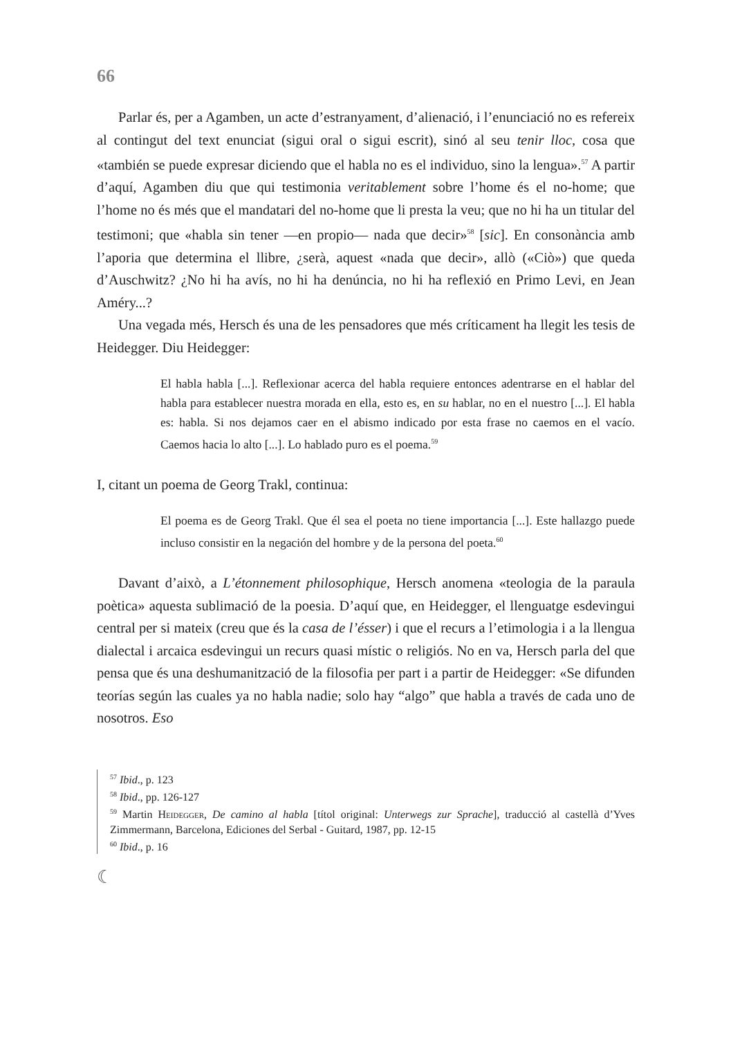66
Parlar és, per a Agamben, un acte d’estranyament, d’alienació, i l’enunciació no es refereix al contingut del text enunciat (sigui oral o sigui escrit), sinó al seu tenir lloc, cosa que «también se puede expresar diciendo que el habla no es el individuo, sino la lengua».<sup>57</sup> A partir d’aquí, Agamben diu que qui testimonia veritablement sobre l’home és el no-home; que l’home no és més que el mandatari del no-home que li presta la veu; que no hi ha un titular del testimoni; que «habla sin tener —en propio— nada que decir»<sup>58</sup> [sic]. En consonància amb l’aporia que determina el llibre, ¿serà, aquest «nada que decir», allò («Ciò») que queda d’Auschwitz? ¿No hi ha avís, no hi ha denúncia, no hi ha reflexió en Primo Levi, en Jean Améry...?
Una vegada més, Hersch és una de les pensadores que més críticament ha llegit les tesis de Heidegger. Diu Heidegger:
El habla habla [...]. Reflexionar acerca del habla requiere entonces adentrarse en el hablar del habla para establecer nuestra morada en ella, esto es, en su hablar, no en el nuestro [...]. El habla es: habla. Si nos dejamos caer en el abismo indicado por esta frase no caemos en el vacío. Caemos hacia lo alto [...]. Lo hablado puro es el poema.<sup>59</sup>
I, citant un poema de Georg Trakl, continua:
El poema es de Georg Trakl. Que él sea el poeta no tiene importancia [...]. Este hallazgo puede incluso consistir en la negación del hombre y de la persona del poeta.<sup>60</sup>
Davant d’això, a L’étonnement philosophique, Hersch anomena «teologia de la paraula poètica» aquesta sublimació de la poesia. D’aquí que, en Heidegger, el llenguatge esdevingui central per si mateix (creu que és la casa de l’ésser) i que el recurs a l’etimologia i a la llengua dialectal i arcaica esdevingui un recurs quasi místic o religiós. No en va, Hersch parla del que pensa que és una deshumanització de la filosofia per part i a partir de Heidegger: «Se difunden teorías según las cuales ya no habla nadie; solo hay “algo” que habla a través de cada uno de nosotros. Eso
<sup>57</sup> Ibid., p. 123
<sup>58</sup> Ibid., pp. 126-127
<sup>59</sup> Martin Heidegger, De camino al habla [títol original: Unterwegs zur Sprache], traducció al castellà d’Yves Zimmermann, Barcelona, Ediciones del Serbal - Guitard, 1987, pp. 12-15
<sup>60</sup> Ibid., p. 16
☾